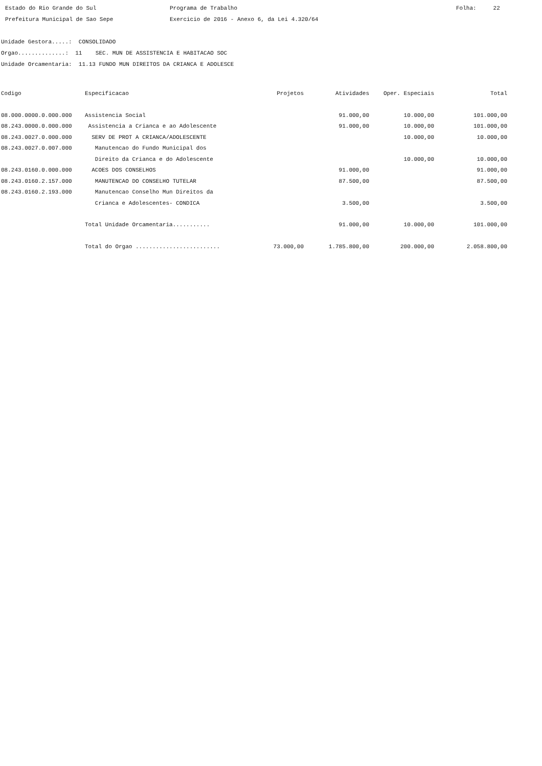Estado do Rio Grande do Sul Prefeitura Municipal de Sao Sepe
Programa de Trabalho Exercicio de 2016 - Anexo 6, da Lei 4.320/64
Folha: 22
Unidade Gestora.....: CONSOLIDADO Orgao..............: 11 SEC. MUN DE ASSISTENCIA E HABITACAO SOC Unidade Orcamentaria: 11.13 FUNDO MUN DIREITOS DA CRIANCA E ADOLESCE
| Codigo | Especificacao | Projetos | Atividades | Oper. Especiais | Total |
| --- | --- | --- | --- | --- | --- |
| 08.000.0000.0.000.000 | Assistencia Social | | 91.000,00 | 10.000,00 | 101.000,00 |
| 08.243.0000.0.000.000 | Assistencia a Crianca e ao Adolescente | | 91.000,00 | 10.000,00 | 101.000,00 |
| 08.243.0027.0.000.000 | SERV DE PROT A CRIANCA/ADOLESCENTE | | | 10.000,00 | 10.000,00 |
| 08.243.0027.0.007.000 | Manutencao do Fundo Municipal dos | | | | |
| | Direito da Crianca e do Adolescente | | | 10.000,00 | 10.000,00 |
| 08.243.0160.0.000.000 | ACOES DOS CONSELHOS | | 91.000,00 | | 91.000,00 |
| 08.243.0160.2.157.000 | MANUTENCAO DO CONSELHO TUTELAR | | 87.500,00 | | 87.500,00 |
| 08.243.0160.2.193.000 | Manutencao Conselho Mun Direitos da | | | | |
| | Crianca e Adolescentes- CONDICA | | 3.500,00 | | 3.500,00 |
| | Total Unidade Orcamentaria........... | | 91.000,00 | 10.000,00 | 101.000,00 |
| | Total do Orgao ......................... | 73.000,00 | 1.785.800,00 | 200.000,00 | 2.058.800,00 |